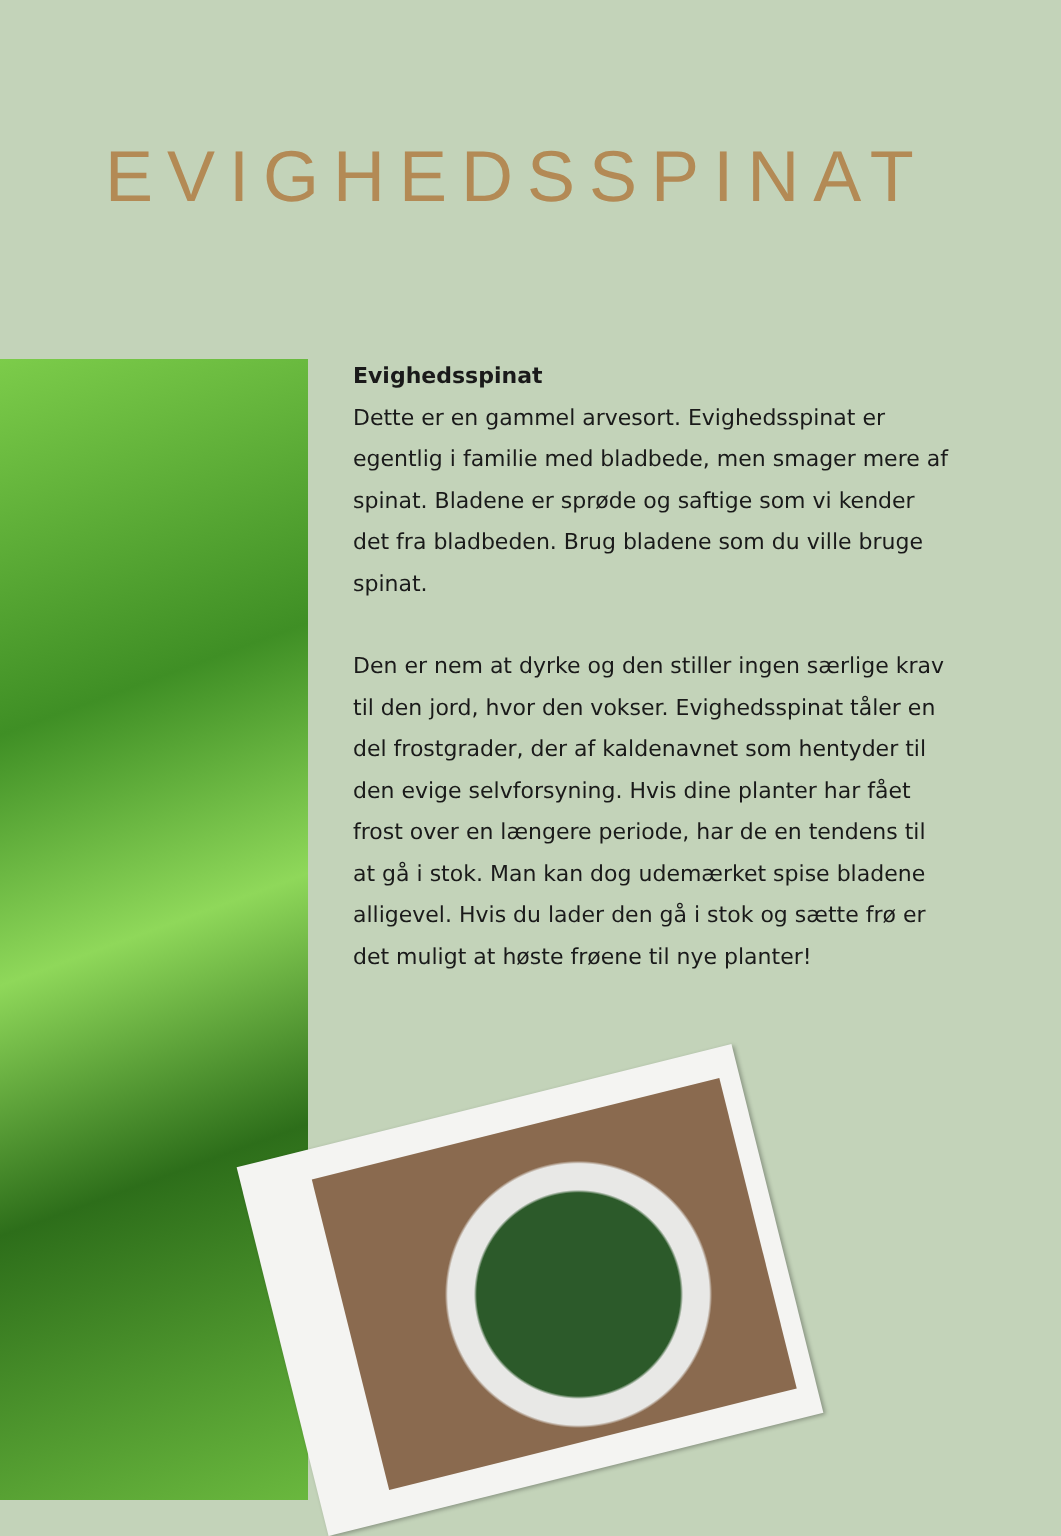EVIGHEDSSPINAT
Evighedsspinat
Dette er en gammel arvesort. Evighedsspinat er egentlig i familie med bladbede, men smager mere af spinat. Bladene er sprøde og saftige som vi kender det fra bladbeden. Brug bladene som du ville bruge spinat.
Den er nem at dyrke og den stiller ingen særlige krav til den jord, hvor den vokser. Evighedsspinat tåler en del frostgrader, der af kaldenavnet som hentyder til den evige selvforsyning. Hvis dine planter har fået frost over en længere periode, har de en tendens til at gå i stok. Man kan dog udemærket spise bladene alligevel. Hvis du lader den gå i stok og sætte frø er det muligt at høste frøene til nye planter!